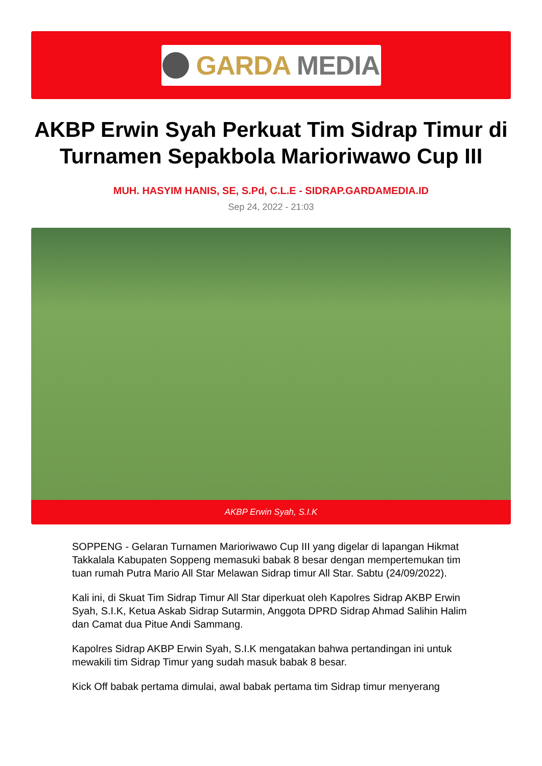GARDA MEDIA
AKBP Erwin Syah Perkuat Tim Sidrap Timur di Turnamen Sepakbola Marioriwawo Cup III
MUH. HASYIM HANIS, SE, S.Pd, C.L.E - SIDRAP.GARDAMEDIA.ID
Sep 24, 2022 - 21:03
AKBP Erwin Syah, S.I.K
SOPPENG - Gelaran Turnamen Marioriwawo Cup III yang digelar di lapangan Hikmat Takkalala Kabupaten Soppeng memasuki babak 8 besar dengan mempertemukan tim tuan rumah Putra Mario All Star Melawan Sidrap timur All Star. Sabtu (24/09/2022).
Kali ini, di Skuat Tim Sidrap Timur All Star diperkuat oleh Kapolres Sidrap AKBP Erwin Syah, S.I.K, Ketua Askab Sidrap Sutarmin, Anggota DPRD Sidrap Ahmad Salihin Halim dan Camat dua Pitue Andi Sammang.
Kapolres Sidrap AKBP Erwin Syah, S.I.K mengatakan bahwa pertandingan ini untuk mewakili tim Sidrap Timur yang sudah masuk babak 8 besar.
Kick Off babak pertama dimulai, awal babak pertama tim Sidrap timur menyerang